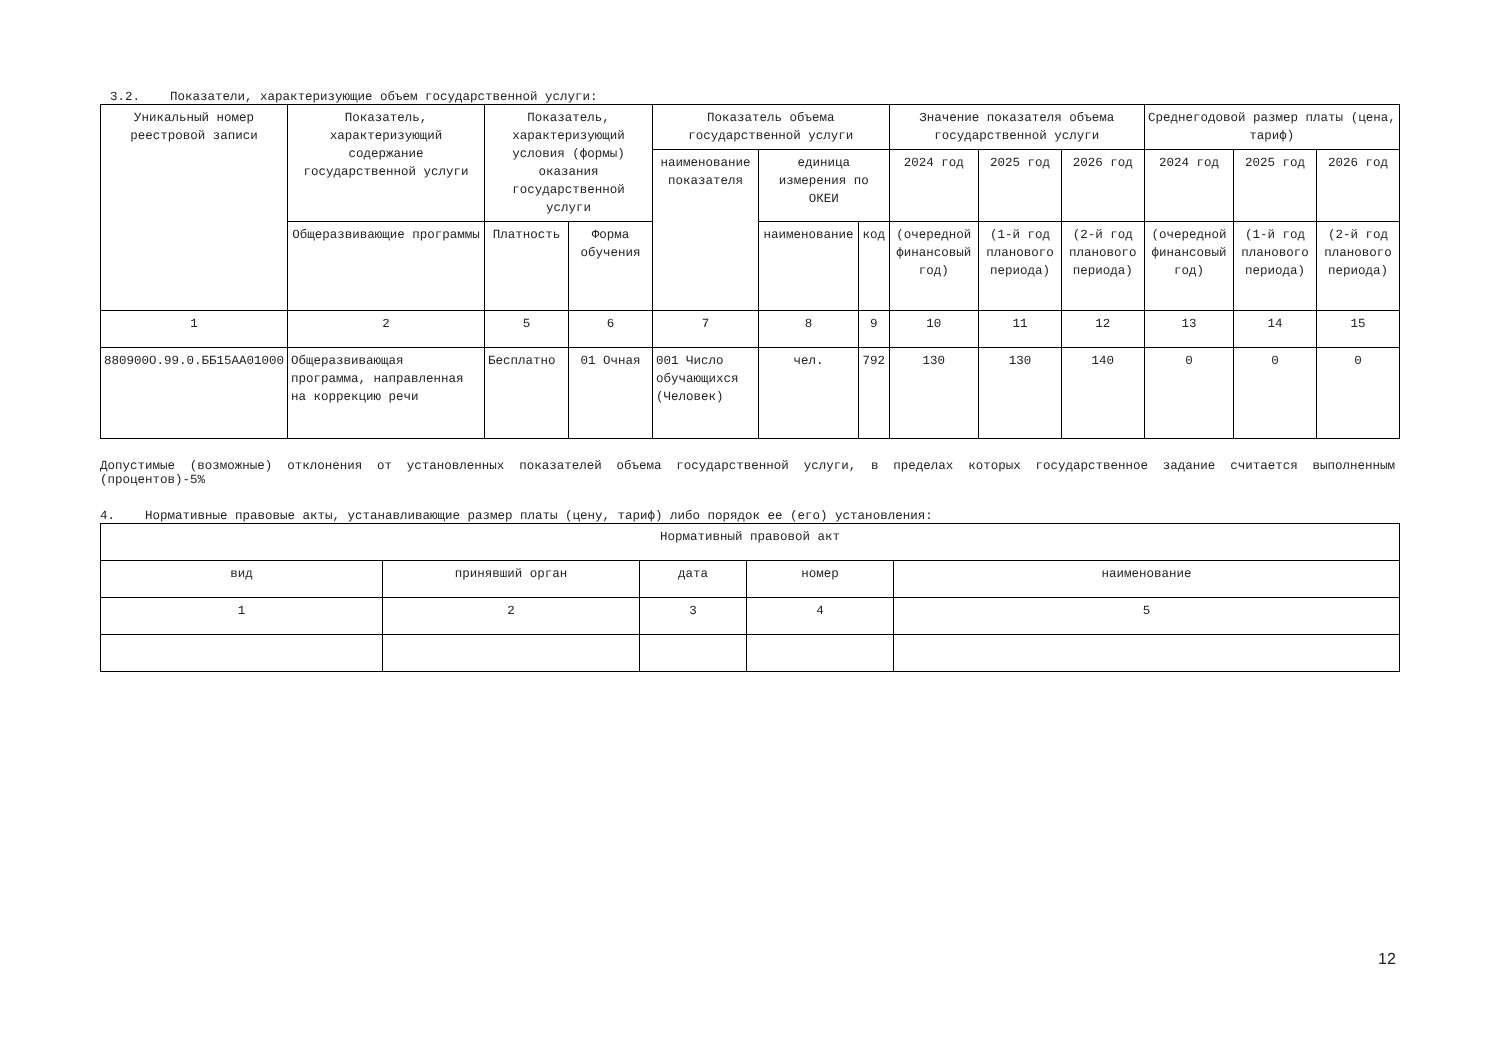3.2. Показатели, характеризующие объем государственной услуги:
| Уникальный номер реестровой записи | Показатель, характеризующий содержание государственной услуги | Показатель, характеризующий условия (формы) оказания государственной услуги | | Показатель объема государственной услуги | | | Значение показателя объема государственной услуги | | | Среднегодовой размер платы (цена, тариф) | | |
| --- | --- | --- | --- | --- | --- | --- | --- | --- | --- | --- | --- | --- |
| | | | | наименование показателя | единица измерения по ОКЕИ | | 2024 год | 2025 год | 2026 год | 2024 год | 2025 год | 2026 год |
| | Общеразвивающие программы | Платность | Форма обучения | | наименование | код | (очередной финансовый год) | (1-й год планового периода) | (2-й год планового периода) | (очередной финансовый год) | (1-й год планового периода) | (2-й год планового периода) |
| 1 | 2 | 5 | 6 | 7 | 8 | 9 | 10 | 11 | 12 | 13 | 14 | 15 |
| 880900О.99.0.ББ15АА01000 | Общеразвивающая программа, направленная на коррекцию речи | Бесплатно | 01 Очная | 001 Число обучающихся (Человек) | чел. | 792 | 130 | 130 | 140 | 0 | 0 | 0 |
Допустимые (возможные) отклонения от установленных показателей объема государственной услуги, в пределах которых государственное задание считается выполненным (процентов)-5%
4. Нормативные правовые акты, устанавливающие размер платы (цену, тариф) либо порядок ее (его) установления:
| Нормативный правовой акт | | | | |
| вид | принявший орган | дата | номер | наименование |
| 1 | 2 | 3 | 4 | 5 |
12